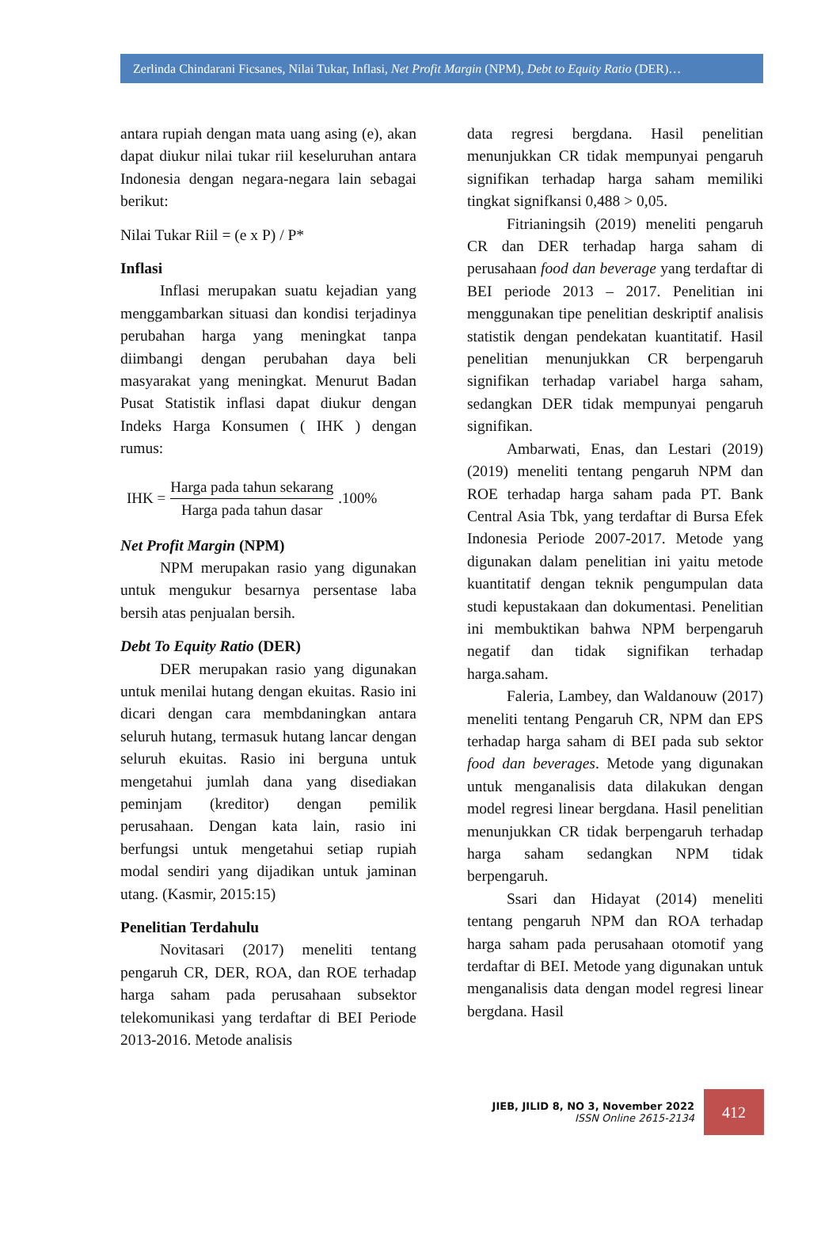Zerlinda Chindarani Ficsanes, Nilai Tukar, Inflasi, Net Profit Margin (NPM), Debt to Equity Ratio (DER)…
antara rupiah dengan mata uang asing (e), akan dapat diukur nilai tukar riil keseluruhan antara Indonesia dengan negara-negara lain sebagai berikut:
Nilai Tukar Riil = (e x P) / P*
Inflasi
Inflasi merupakan suatu kejadian yang menggambarkan situasi dan kondisi terjadinya perubahan harga yang meningkat tanpa diimbangi dengan perubahan daya beli masyarakat yang meningkat. Menurut Badan Pusat Statistik inflasi dapat diukur dengan Indeks Harga Konsumen ( IHK ) dengan rumus:
IHK = Harga pada tahun sekarang Harga pada tahun dasar .100%
Net Profit Margin (NPM)
NPM merupakan rasio yang digunakan untuk mengukur besarnya persentase laba bersih atas penjualan bersih.
Debt To Equity Ratio (DER)
DER merupakan rasio yang digunakan untuk menilai hutang dengan ekuitas. Rasio ini dicari dengan cara membdaningkan antara seluruh hutang, termasuk hutang lancar dengan seluruh ekuitas. Rasio ini berguna untuk mengetahui jumlah dana yang disediakan peminjam (kreditor) dengan pemilik perusahaan. Dengan kata lain, rasio ini berfungsi untuk mengetahui setiap rupiah modal sendiri yang dijadikan untuk jaminan utang. (Kasmir, 2015:15)
Penelitian Terdahulu
Novitasari (2017) meneliti tentang pengaruh CR, DER, ROA, dan ROE terhadap harga saham pada perusahaan subsektor telekomunikasi yang terdaftar di BEI Periode 2013-2016. Metode analisis
data regresi bergdana. Hasil penelitian menunjukkan CR tidak mempunyai pengaruh signifikan terhadap harga saham memiliki tingkat signifkansi 0,488 > 0,05.
Fitrianingsih (2019) meneliti pengaruh CR dan DER terhadap harga saham di perusahaan food dan beverage yang terdaftar di BEI periode 2013 – 2017. Penelitian ini menggunakan tipe penelitian deskriptif analisis statistik dengan pendekatan kuantitatif. Hasil penelitian menunjukkan CR berpengaruh signifikan terhadap variabel harga saham, sedangkan DER tidak mempunyai pengaruh signifikan.
Ambarwati, Enas, dan Lestari (2019) (2019) meneliti tentang pengaruh NPM dan ROE terhadap harga saham pada PT. Bank Central Asia Tbk, yang terdaftar di Bursa Efek Indonesia Periode 2007-2017. Metode yang digunakan dalam penelitian ini yaitu metode kuantitatif dengan teknik pengumpulan data studi kepustakaan dan dokumentasi. Penelitian ini membuktikan bahwa NPM berpengaruh negatif dan tidak signifikan terhadap harga.saham.
Faleria, Lambey, dan Waldanouw (2017) meneliti tentang Pengaruh CR, NPM dan EPS terhadap harga saham di BEI pada sub sektor food dan beverages. Metode yang digunakan untuk menganalisis data dilakukan dengan model regresi linear bergdana. Hasil penelitian menunjukkan CR tidak berpengaruh terhadap harga saham sedangkan NPM tidak berpengaruh.
Ssari dan Hidayat (2014) meneliti tentang pengaruh NPM dan ROA terhadap harga saham pada perusahaan otomotif yang terdaftar di BEI. Metode yang digunakan untuk menganalisis data dengan model regresi linear bergdana. Hasil
JIEB, JILID 8, NO 3, November 2022
ISSN Online 2615-2134
412